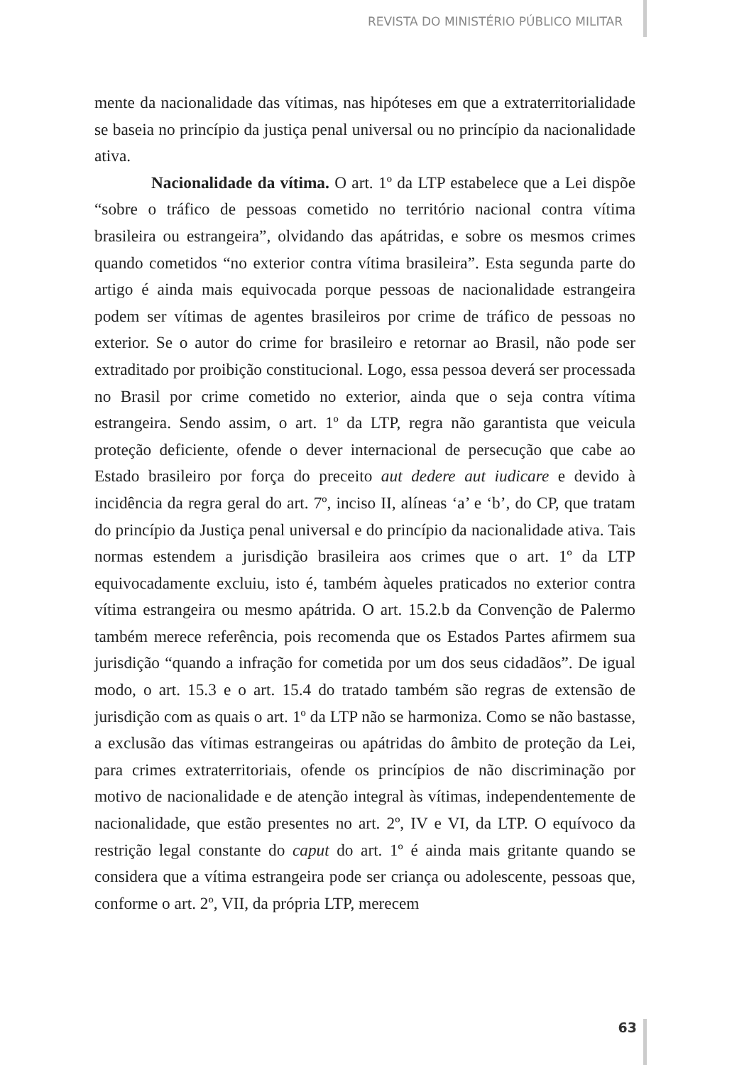REVISTA DO MINISTÉRIO PÚBLICO MILITAR
mente da nacionalidade das vítimas, nas hipóteses em que a extraterritorialidade se baseia no princípio da justiça penal universal ou no princípio da nacionalidade ativa.
Nacionalidade da vítima. O art. 1º da LTP estabelece que a Lei dispõe “sobre o tráfico de pessoas cometido no território nacional contra vítima brasileira ou estrangeira”, olvidando das apátridas, e sobre os mesmos crimes quando cometidos “no exterior contra vítima brasileira”. Esta segunda parte do artigo é ainda mais equivocada porque pessoas de nacionalidade estrangeira podem ser vítimas de agentes brasileiros por crime de tráfico de pessoas no exterior. Se o autor do crime for brasileiro e retornar ao Brasil, não pode ser extraditado por proibição constitucional. Logo, essa pessoa deverá ser processada no Brasil por crime cometido no exterior, ainda que o seja contra vítima estrangeira. Sendo assim, o art. 1º da LTP, regra não garantista que veicula proteção deficiente, ofende o dever internacional de persecução que cabe ao Estado brasileiro por força do preceito aut dedere aut iudicare e devido à incidência da regra geral do art. 7º, inciso II, alíneas ‘a’ e ‘b’, do CP, que tratam do princípio da Justiça penal universal e do princípio da nacionalidade ativa. Tais normas estendem a jurisdição brasileira aos crimes que o art. 1º da LTP equivocadamente excluiu, isto é, também àqueles praticados no exterior contra vítima estrangeira ou mesmo apátrida. O art. 15.2.b da Convenção de Palermo também merece referência, pois recomenda que os Estados Partes afirmem sua jurisdição “quando a infração for cometida por um dos seus cidadãos”. De igual modo, o art. 15.3 e o art. 15.4 do tratado também são regras de extensão de jurisdição com as quais o art. 1º da LTP não se harmoniza. Como se não bastasse, a exclusão das vítimas estrangeiras ou apátridas do âmbito de proteção da Lei, para crimes extraterritoriais, ofende os princípios de não discriminação por motivo de nacionalidade e de atenção integral às vítimas, independentemente de nacionalidade, que estão presentes no art. 2º, IV e VI, da LTP. O equívoco da restrição legal constante do caput do art. 1º é ainda mais gritante quando se considera que a vítima estrangeira pode ser criança ou adolescente, pessoas que, conforme o art. 2º, VII, da própria LTP, merecem
63